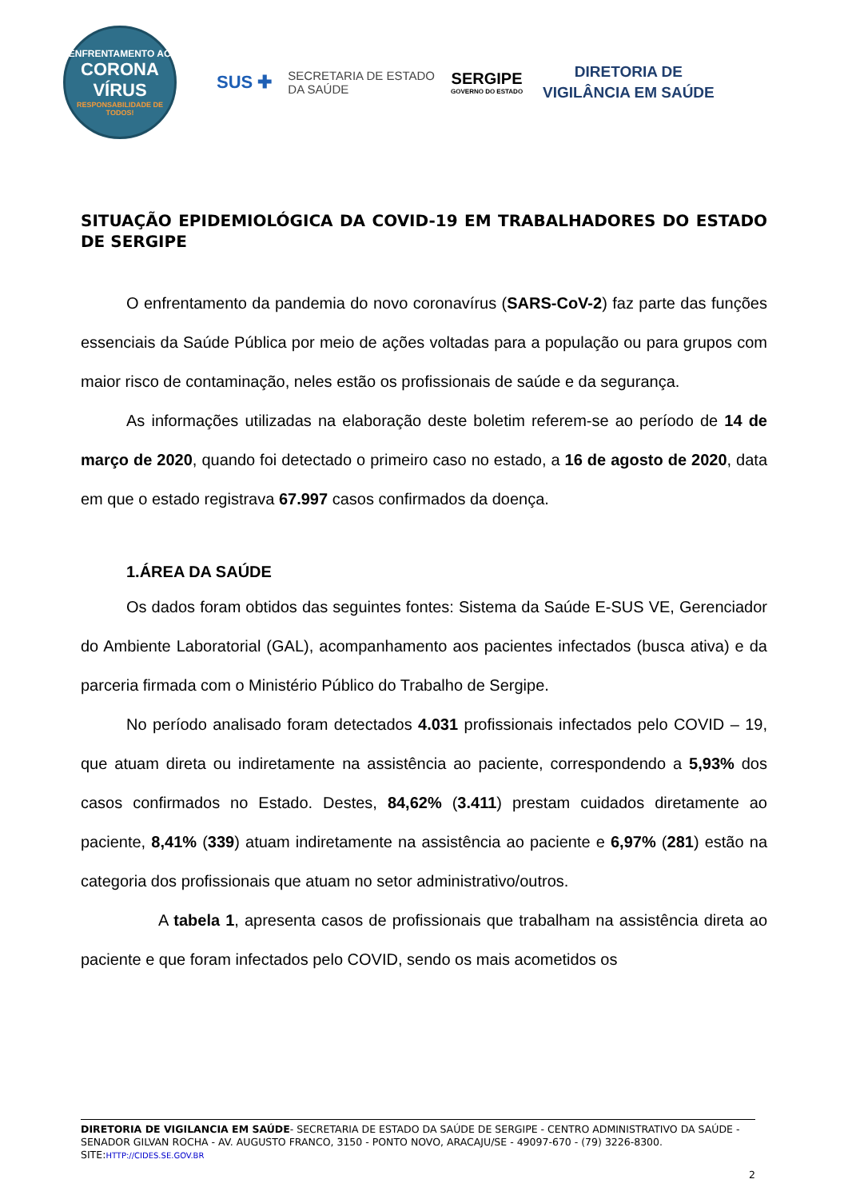ENFRENTAMENTO AO
CORONA VÍRUS
RESPONSABILIDADE DE TODOS!
SUS ✚ SECRETARIA DE ESTADO
DA SAÚDE
SERGIPE
GOVERNO DO ESTADO
DIRETORIA DE
VIGILÂNCIA EM SAÚDE
SITUAÇÃO EPIDEMIOLÓGICA DA COVID-19 EM TRABALHADORES DO ESTADO DE SERGIPE
O enfrentamento da pandemia do novo coronavírus (SARS-CoV-2) faz parte das funções essenciais da Saúde Pública por meio de ações voltadas para a população ou para grupos com maior risco de contaminação, neles estão os profissionais de saúde e da segurança.
As informações utilizadas na elaboração deste boletim referem-se ao período de 14 de março de 2020, quando foi detectado o primeiro caso no estado, a 16 de agosto de 2020, data em que o estado registrava 67.997 casos confirmados da doença.
1.ÁREA DA SAÚDE
Os dados foram obtidos das seguintes fontes: Sistema da Saúde E-SUS VE, Gerenciador do Ambiente Laboratorial (GAL), acompanhamento aos pacientes infectados (busca ativa) e da parceria firmada com o Ministério Público do Trabalho de Sergipe.
No período analisado foram detectados 4.031 profissionais infectados pelo COVID – 19, que atuam direta ou indiretamente na assistência ao paciente, correspondendo a 5,93% dos casos confirmados no Estado. Destes, 84,62% (3.411) prestam cuidados diretamente ao paciente, 8,41% (339) atuam indiretamente na assistência ao paciente e 6,97% (281) estão na categoria dos profissionais que atuam no setor administrativo/outros.
A tabela 1, apresenta casos de profissionais que trabalham na assistência direta ao paciente e que foram infectados pelo COVID, sendo os mais acometidos os
DIRETORIA DE VIGILANCIA EM SAÚDE- SECRETARIA DE ESTADO DA SAÚDE DE SERGIPE - CENTRO ADMINISTRATIVO DA SAÚDE - SENADOR GILVAN ROCHA - AV. AUGUSTO FRANCO, 3150 - PONTO NOVO, ARACAJU/SE - 49097-670 - (79) 3226-8300. SITE:HTTP://CIDES.SE.GOV.BR
2